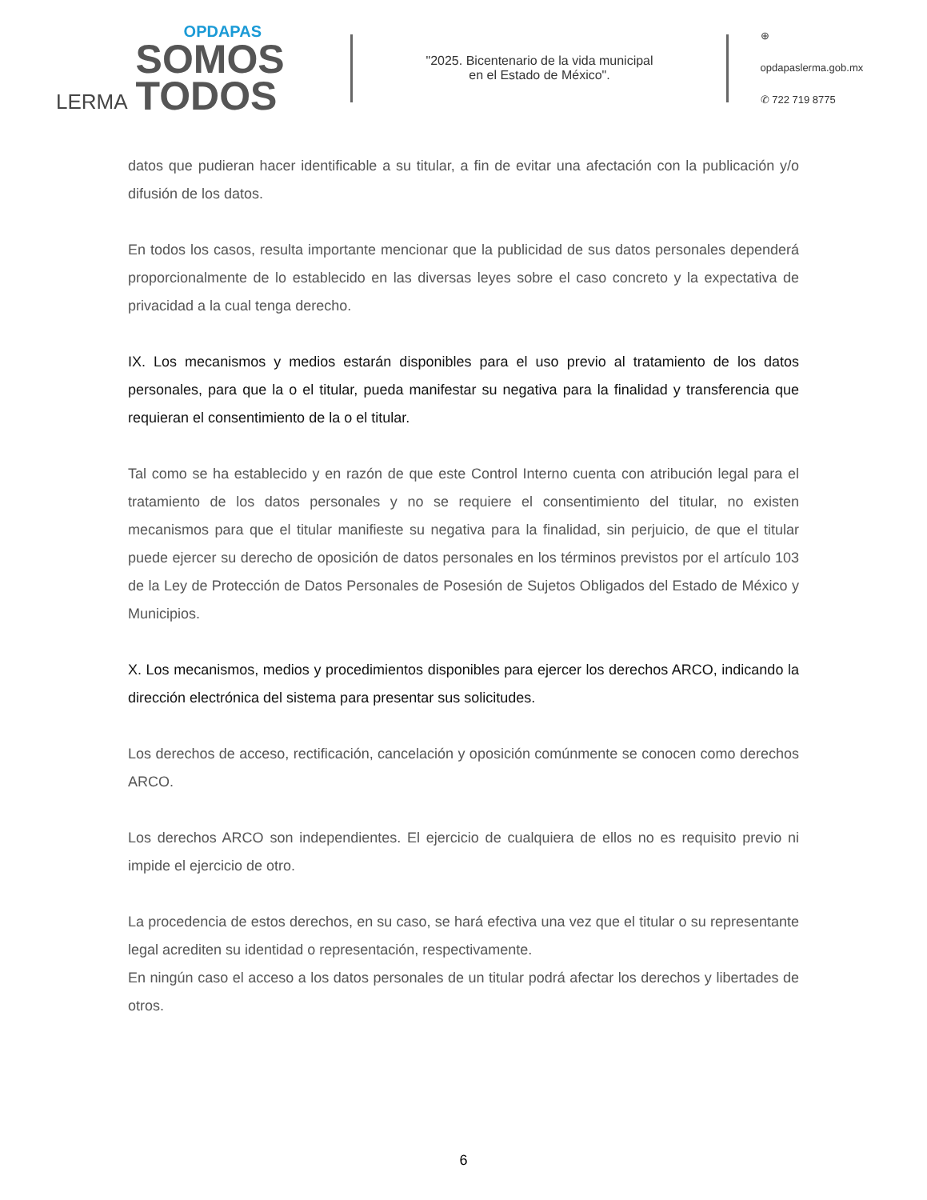LERMA
OPDAPAS
SOMOS
TODOS
"2025. Bicentenario de la vida municipal
en el Estado de México".
⊕ opdapaslerma.gob.mx
✆ 722 719 8775
datos que pudieran hacer identificable a su titular, a fin de evitar una afectación con la publicación y/o difusión de los datos.
En todos los casos, resulta importante mencionar que la publicidad de sus datos personales dependerá proporcionalmente de lo establecido en las diversas leyes sobre el caso concreto y la expectativa de privacidad a la cual tenga derecho.
IX. Los mecanismos y medios estarán disponibles para el uso previo al tratamiento de los datos personales, para que la o el titular, pueda manifestar su negativa para la finalidad y transferencia que requieran el consentimiento de la o el titular.
Tal como se ha establecido y en razón de que este Control Interno cuenta con atribución legal para el tratamiento de los datos personales y no se requiere el consentimiento del titular, no existen mecanismos para que el titular manifieste su negativa para la finalidad, sin perjuicio, de que el titular puede ejercer su derecho de oposición de datos personales en los términos previstos por el artículo 103 de la Ley de Protección de Datos Personales de Posesión de Sujetos Obligados del Estado de México y Municipios.
X. Los mecanismos, medios y procedimientos disponibles para ejercer los derechos ARCO, indicando la dirección electrónica del sistema para presentar sus solicitudes.
Los derechos de acceso, rectificación, cancelación y oposición comúnmente se conocen como derechos ARCO.
Los derechos ARCO son independientes. El ejercicio de cualquiera de ellos no es requisito previo ni impide el ejercicio de otro.
La procedencia de estos derechos, en su caso, se hará efectiva una vez que el titular o su representante legal acrediten su identidad o representación, respectivamente.
En ningún caso el acceso a los datos personales de un titular podrá afectar los derechos y libertades de otros.
6